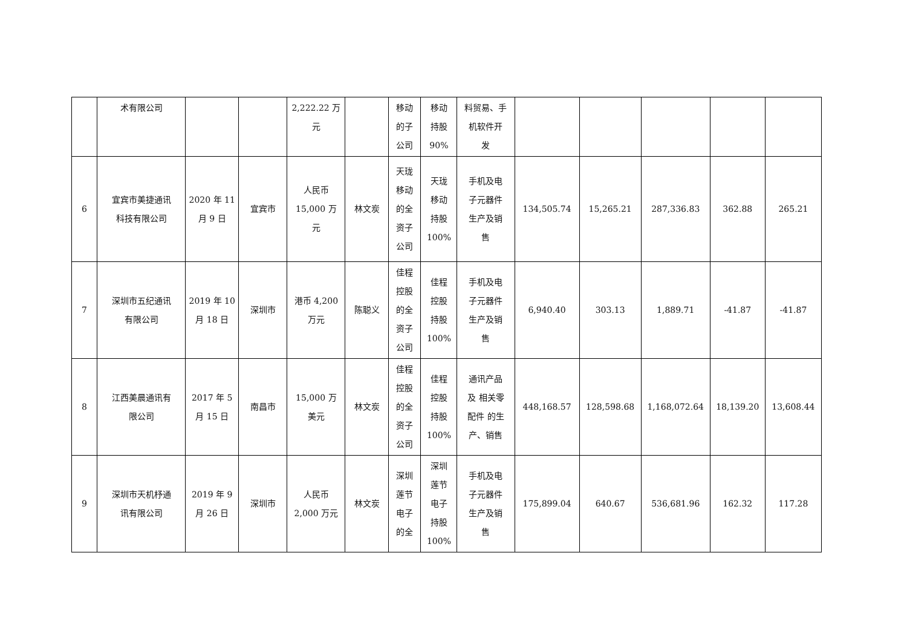| | 术有限公司 | | | 2,222.22 万 元 | | 移动 的子 公司 | 移动 持股 90% | 料贸易、手 机软件开 发 | | | | | |
| 6 | 宜宾市美捷通讯 科技有限公司 | 2020 年 11 月 9 日 | 宜宾市 | 人民币 15,000 万 元 | 林文炭 | 天珑 移动 的全 资子 公司 | 天珑 移动 持股 100% | 手机及电 子元器件 生产及销 售 | 134,505.74 | 15,265.21 | 287,336.83 | 362.88 | 265.21 |
| 7 | 深圳市五纪通讯 有限公司 | 2019 年 10 月 18 日 | 深圳市 | 港币 4,200 万元 | 陈聪义 | 佳程 控股 的全 资子 公司 | 佳程 控股 持股 100% | 手机及电 子元器件 生产及销 售 | 6,940.40 | 303.13 | 1,889.71 | -41.87 | -41.87 |
| 8 | 江西美晨通讯有 限公司 | 2017 年 5 月 15 日 | 南昌市 | 15,000 万 美元 | 林文炭 | 佳程 控股 的全 资子 公司 | 佳程 控股 持股 100% | 通讯产品 及 相关零 配件 的生 产、销售 | 448,168.57 | 128,598.68 | 1,168,072.64 | 18,139.20 | 13,608.44 |
| 9 | 深圳市天机杼通 讯有限公司 | 2019 年 9 月 26 日 | 深圳市 | 人民币 2,000 万元 | 林文炭 | 深圳 莲节 电子 的全 | 深圳 莲节 电子 持股 100% | 手机及电 子元器件 生产及销 售 | 175,899.04 | 640.67 | 536,681.96 | 162.32 | 117.28 |